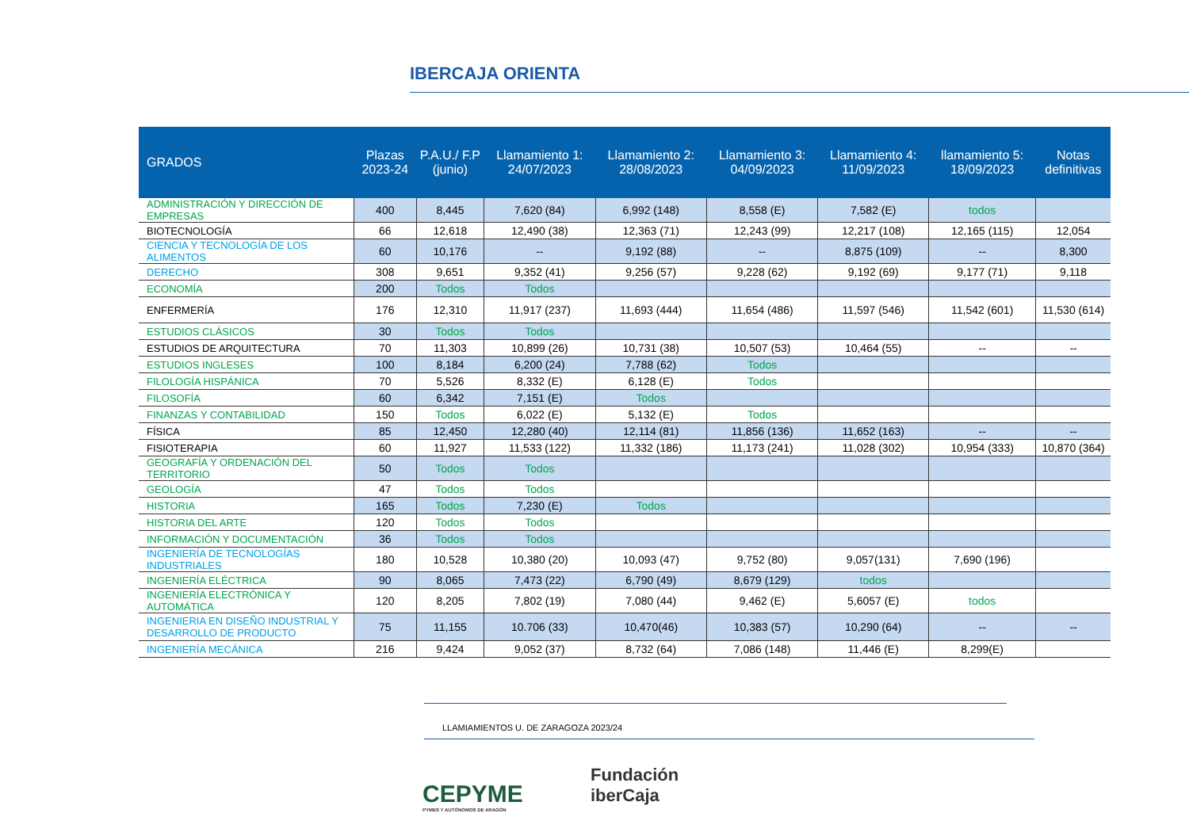IBERCAJA ORIENTA
| GRADOS | Plazas 2023-24 | P.A.U./ F.P (junio) | Llamamiento 1: 24/07/2023 | Llamamiento 2: 28/08/2023 | Llamamiento 3: 04/09/2023 | Llamamiento 4: 11/09/2023 | llamamiento 5: 18/09/2023 | Notas definitivas |
| --- | --- | --- | --- | --- | --- | --- | --- | --- |
| ADMINISTRACIÓN Y DIRECCIÓN DE EMPRESAS | 400 | 8,445 | 7,620 (84) | 6,992 (148) | 8,558 (E) | 7,582 (E) | todos | |
| BIOTECNOLOGÍA | 66 | 12,618 | 12,490 (38) | 12,363 (71) | 12,243 (99) | 12,217 (108) | 12,165 (115) | 12,054 |
| CIENCIA Y TECNOLOGÍA DE LOS ALIMENTOS | 60 | 10,176 | -- | 9,192 (88) | -- | 8,875 (109) | -- | 8,300 |
| DERECHO | 308 | 9,651 | 9,352 (41) | 9,256 (57) | 9,228 (62) | 9,192 (69) | 9,177 (71) | 9,118 |
| ECONOMÍA | 200 | Todos | Todos | | | | | |
| ENFERMERÍA | 176 | 12,310 | 11,917 (237) | 11,693 (444) | 11,654 (486) | 11,597 (546) | 11,542 (601) | 11,530 (614) |
| ESTUDIOS CLÁSICOS | 30 | Todos | Todos | | | | | |
| ESTUDIOS DE ARQUITECTURA | 70 | 11,303 | 10,899 (26) | 10,731 (38) | 10,507 (53) | 10,464 (55) | -- | -- |
| ESTUDIOS INGLESES | 100 | 8,184 | 6,200 (24) | 7,788 (62) | Todos | | | |
| FILOLOGÍA HISPÁNICA | 70 | 5,526 | 8,332 (E) | 6,128 (E) | Todos | | | |
| FILOSOFÍA | 60 | 6,342 | 7,151 (E) | Todos | | | | |
| FINANZAS Y CONTABILIDAD | 150 | Todos | 6,022 (E) | 5,132 (E) | Todos | | | |
| FÍSICA | 85 | 12,450 | 12,280 (40) | 12,114 (81) | 11,856 (136) | 11,652 (163) | -- | -- |
| FISIOTERAPIA | 60 | 11,927 | 11,533 (122) | 11,332 (186) | 11,173 (241) | 11,028 (302) | 10,954 (333) | 10,870 (364) |
| GEOGRAFÍA Y ORDENACIÓN DEL TERRITORIO | 50 | Todos | Todos | | | | | |
| GEOLOGÍA | 47 | Todos | Todos | | | | | |
| HISTORIA | 165 | Todos | 7,230 (E) | Todos | | | | |
| HISTORIA DEL ARTE | 120 | Todos | Todos | | | | | |
| INFORMACIÓN Y DOCUMENTACIÓN | 36 | Todos | Todos | | | | | |
| INGENIERÍA DE TECNOLOGÍAS INDUSTRIALES | 180 | 10,528 | 10,380 (20) | 10,093 (47) | 9,752 (80) | 9,057(131) | 7,690 (196) | |
| INGENIERÍA ELÉCTRICA | 90 | 8,065 | 7,473 (22) | 6,790 (49) | 8,679 (129) | todos | | |
| INGENIERÍA ELECTRÓNICA Y AUTOMÁTICA | 120 | 8,205 | 7,802 (19) | 7,080 (44) | 9,462 (E) | 5,6057 (E) | todos | |
| INGENIERIA EN DISEÑO INDUSTRIAL Y DESARROLLO DE PRODUCTO | 75 | 11,155 | 10.706 (33) | 10,470(46) | 10,383 (57) | 10,290 (64) | -- | -- |
| INGENIERÍA MECÁNICA | 216 | 9,424 | 9,052 (37) | 8,732 (64) | 7,086 (148) | 11,446 (E) | 8,299(E) | |
LLAMIAMIENTOS U. DE ZARAGOZA 2023/24
CEPYME
PYMES Y AUTÓNOMOS DE ARAGÓN
Fundación
iberCaja